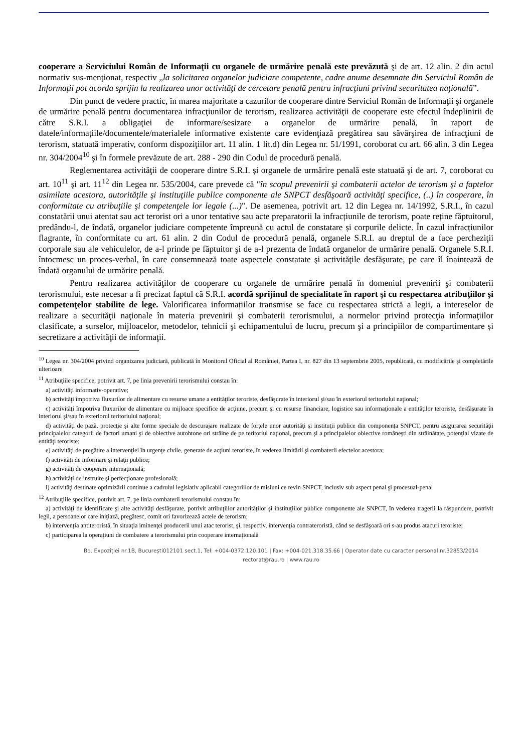cooperare a Serviciului Român de Informaţii cu organele de urmărire penală este prevăzută şi de art. 12 alin. 2 din actul normativ sus-menționat, respectiv „la solicitarea organelor judiciare competente, cadre anume desemnate din Serviciul Român de Informaţii pot acorda sprijin la realizarea unor activităţi de cercetare penală pentru infracţiuni privind securitatea naţională”.
Din punct de vedere practic, în marea majoritate a cazurilor de cooperare dintre Serviciul Român de Informaţii şi organele de urmărire penală pentru documentarea infracţiunilor de terorism, realizarea activităţii de cooperare este efectul îndeplinirii de către S.R.I. a obligaţiei de informare/sesizare a organelor de urmărire penală, în raport de datele/informațiile/documentele/materialele informative existente care evidenţiază pregătirea sau săvârşirea de infracţiuni de terorism, statuată imperativ, conform dispoziţiilor art. 11 alin. 1 lit.d) din Legea nr. 51/1991, coroborat cu art. 66 alin. 3 din Legea nr. 304/2004<sup>10</sup> şi în formele prevăzute de art. 288 - 290 din Codul de procedură penală.
Reglementarea activităţii de cooperare dintre S.R.I. și organele de urmărire penală este statuată şi de art. 7, coroborat cu art. 10<sup>11</sup> şi art. 11<sup>12</sup> din Legea nr. 535/2004, care prevede că "în scopul prevenirii şi combaterii actelor de terorism şi a faptelor asimilate acestora, autorităţile şi instituţiile publice componente ale SNPCT desfăşoară activităţi specifice, (..) în cooperare, în conformitate cu atribuţiile şi competenţele lor legale (...)". De asemenea, potrivit art. 12 din Legea nr. 14/1992, S.R.I., în cazul constatării unui atentat sau act terorist ori a unor tentative sau acte preparatorii la infracțiunile de terorism, poate reține făptuitorul, predându-l, de îndată, organelor judiciare competente împreună cu actul de constatare și corpurile delicte. În cazul infracțiunilor flagrante, în conformitate cu art. 61 alin. 2 din Codul de procedură penală, organele S.R.I. au dreptul de a face percheziţii corporale sau ale vehiculelor, de a-l prinde pe făptuitor şi de a-l prezenta de îndată organelor de urmărire penală. Organele S.R.I. întocmesc un proces-verbal, în care consemnează toate aspectele constatate şi activităţile desfăşurate, pe care îl înaintează de îndată organului de urmărire penală.
Pentru realizarea activităţilor de cooperare cu organele de urmărire penală în domeniul prevenirii şi combaterii terorismului, este necesar a fi precizat faptul că S.R.I. acordă sprijinul de specialitate în raport şi cu respectarea atribuţiilor şi competenţelor stabilite de lege. Valorificarea informațiilor transmise se face cu respectarea strictă a legii, a intereselor de realizare a securităţii naţionale în materia prevenirii şi combaterii terorismului, a normelor privind protecţia informaţiilor clasificate, a surselor, mijloacelor, metodelor, tehnicii şi echipamentului de lucru, precum şi a principiilor de compartimentare și secretizare a activităţii de informaţii.
<sup>10</sup> Legea nr. 304/2004 privind organizarea judiciară, publicată în Monitorul Oficial al României, Partea I, nr. 827 din 13 septembrie 2005, republicată, cu modificările şi completările ulterioare
<sup>11</sup> Atribuţiile specifice, potrivit art. 7, pe linia prevenirii terorismului constau în:
a) activităţi informativ-operative;
b) activităţi împotriva fluxurilor de alimentare cu resurse umane a entităţilor teroriste, desfăşurate în interiorul şi/sau în exteriorul teritoriului naţional;
c) activităţi împotriva fluxurilor de alimentare cu mijloace specifice de acţiune, precum şi cu resurse financiare, logistice sau informaţionale a entităţilor teroriste, desfăşurate în interiorul şi/sau în exteriorul teritoriului naţional;
d) activităţi de pază, protecţie şi alte forme speciale de descurajare realizate de forţele unor autorităţi şi instituţii publice din componenţa SNPCT, pentru asigurarea securităţii principalelor categorii de factori umani şi de obiective autohtone ori străine de pe teritoriul naţional, precum şi a principalelor obiective româneşti din străinătate, potenţial vizate de entităţi teroriste;
e) activităţi de pregătire a intervenţiei în urgenţe civile, generate de acţiuni teroriste, în vederea limitării şi combaterii efectelor acestora;
f) activităţi de informare şi relaţii publice;
g) activităţi de cooperare internaţională;
h) activităţi de instruire şi perfecţionare profesională;
i) activităţi destinate optimizării continue a cadrului legislativ aplicabil categoriilor de misiuni ce revin SNPCT, inclusiv sub aspect penal şi procesual-penal
<sup>12</sup> Atribuţiile specifice, potrivit art. 7, pe linia combaterii terorismului constau în:
a) activităţi de identificare şi alte activităţi desfăşurate, potrivit atribuţiilor autorităţilor şi instituţiilor publice componente ale SNPCT, în vederea tragerii la răspundere, potrivit legii, a persoanelor care iniţiază, pregătesc, comit ori favorizează actele de terorism;
b) intervenţia antiteroristă, în situaţia iminenţei producerii unui atac terorist, şi, respectiv, intervenţia contrateroristă, când se desfăşoară ori s-au produs atacuri teroriste;
c) participarea la operaţiuni de combatere a terorismului prin cooperare internaţională
Bd. Expoziției nr.1B, București012101 sect.1, Tel: +004-0372.120.101 | Fax: +004-021.318.35.66 | Operator date cu caracter personal nr.32853/2014
rectorat@rau.ro | www.rau.ro